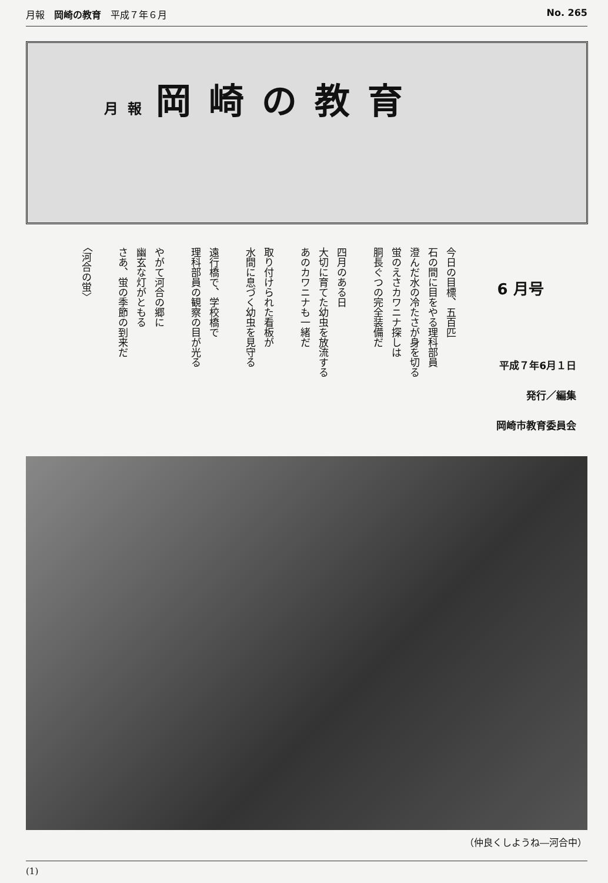月報　岡崎の教育　平成７年６月 No. 265
月 報 岡崎の教育
今日の目標、五百匹
石の間に目をやる理科部員
澄んだ水の冷たさが身を切る
蛍のえさカワニナ探しは
胴長ぐつの完全装備だ
四月のある日
大切に育てた幼虫を放流する
あのカワニナも一緒だ
取り付けられた看板が
水間に息づく幼虫を見守る
遠行橋で、学校橋で
理科部員の観察の目が光る
やがて河合の郷に
幽玄な灯がともる
さあ、蛍の季節の到来だ
〈河合の蛍〉
6 月号
平成７年6月１日
発行／編集
岡崎市教育委員会
（仲良くしようね―河合中）
(1)